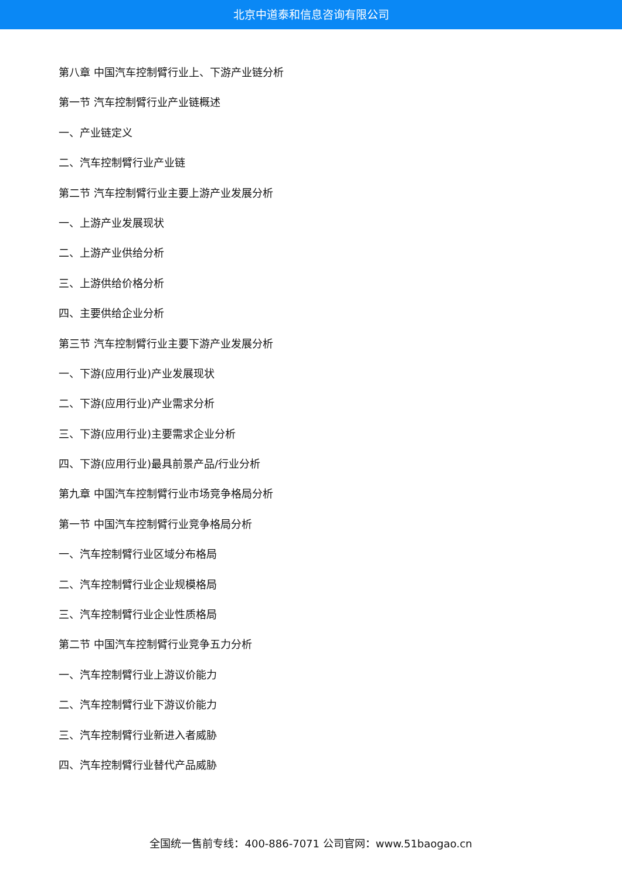北京中道泰和信息咨询有限公司
第八章 中国汽车控制臂行业上、下游产业链分析
第一节 汽车控制臂行业产业链概述
一、产业链定义
二、汽车控制臂行业产业链
第二节 汽车控制臂行业主要上游产业发展分析
一、上游产业发展现状
二、上游产业供给分析
三、上游供给价格分析
四、主要供给企业分析
第三节 汽车控制臂行业主要下游产业发展分析
一、下游(应用行业)产业发展现状
二、下游(应用行业)产业需求分析
三、下游(应用行业)主要需求企业分析
四、下游(应用行业)最具前景产品/行业分析
第九章 中国汽车控制臂行业市场竞争格局分析
第一节 中国汽车控制臂行业竞争格局分析
一、汽车控制臂行业区域分布格局
二、汽车控制臂行业企业规模格局
三、汽车控制臂行业企业性质格局
第二节 中国汽车控制臂行业竞争五力分析
一、汽车控制臂行业上游议价能力
二、汽车控制臂行业下游议价能力
三、汽车控制臂行业新进入者威胁
四、汽车控制臂行业替代产品威胁
全国统一售前专线：400-886-7071 公司官网：www.51baogao.cn